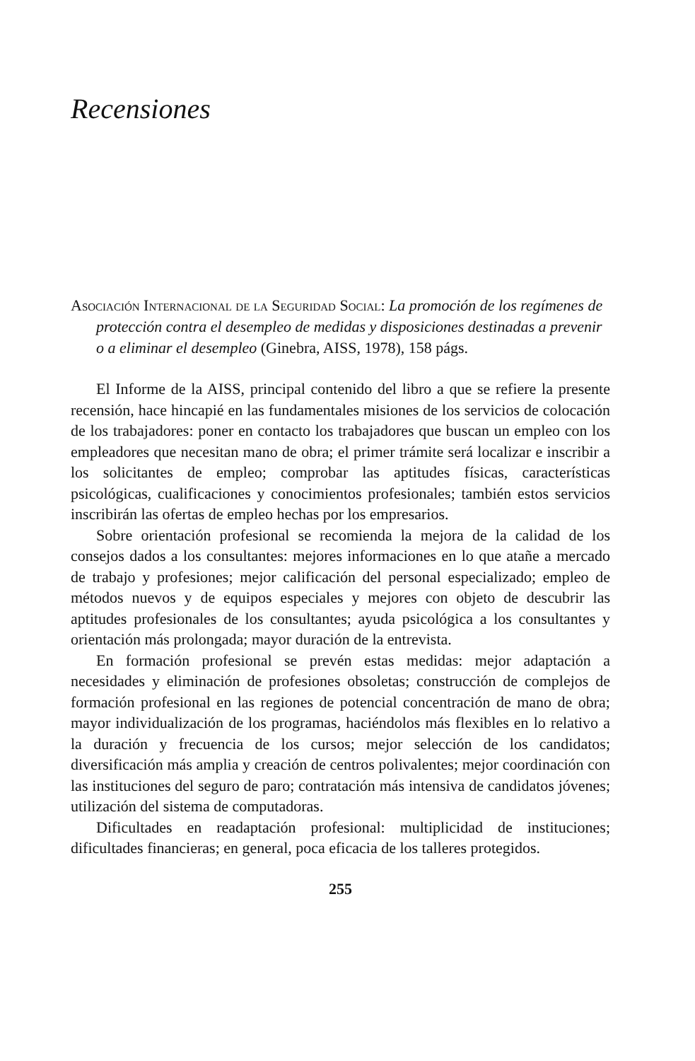Recensiones
Asociación Internacional de la Seguridad Social: La promoción de los regímenes de protección contra el desempleo de medidas y disposiciones destinadas a prevenir o a eliminar el desempleo (Ginebra, AISS, 1978), 158 págs.
El Informe de la AISS, principal contenido del libro a que se refiere la presente recensión, hace hincapié en las fundamentales misiones de los servicios de colocación de los trabajadores: poner en contacto los trabajadores que buscan un empleo con los empleadores que necesitan mano de obra; el primer trámite será localizar e inscribir a los solicitantes de empleo; comprobar las aptitudes físicas, características psicológicas, cualificaciones y conocimientos profesionales; también estos servicios inscribirán las ofertas de empleo hechas por los empresarios.
Sobre orientación profesional se recomienda la mejora de la calidad de los consejos dados a los consultantes: mejores informaciones en lo que atañe a mercado de trabajo y profesiones; mejor calificación del personal especializado; empleo de métodos nuevos y de equipos especiales y mejores con objeto de descubrir las aptitudes profesionales de los consultantes; ayuda psicológica a los consultantes y orientación más prolongada; mayor duración de la entrevista.
En formación profesional se prevén estas medidas: mejor adaptación a necesidades y eliminación de profesiones obsoletas; construcción de complejos de formación profesional en las regiones de potencial concentración de mano de obra; mayor individualización de los programas, haciéndolos más flexibles en lo relativo a la duración y frecuencia de los cursos; mejor selección de los candidatos; diversificación más amplia y creación de centros polivalentes; mejor coordinación con las instituciones del seguro de paro; contratación más intensiva de candidatos jóvenes; utilización del sistema de computadoras.
Dificultades en readaptación profesional: multiplicidad de instituciones; dificultades financieras; en general, poca eficacia de los talleres protegidos.
255